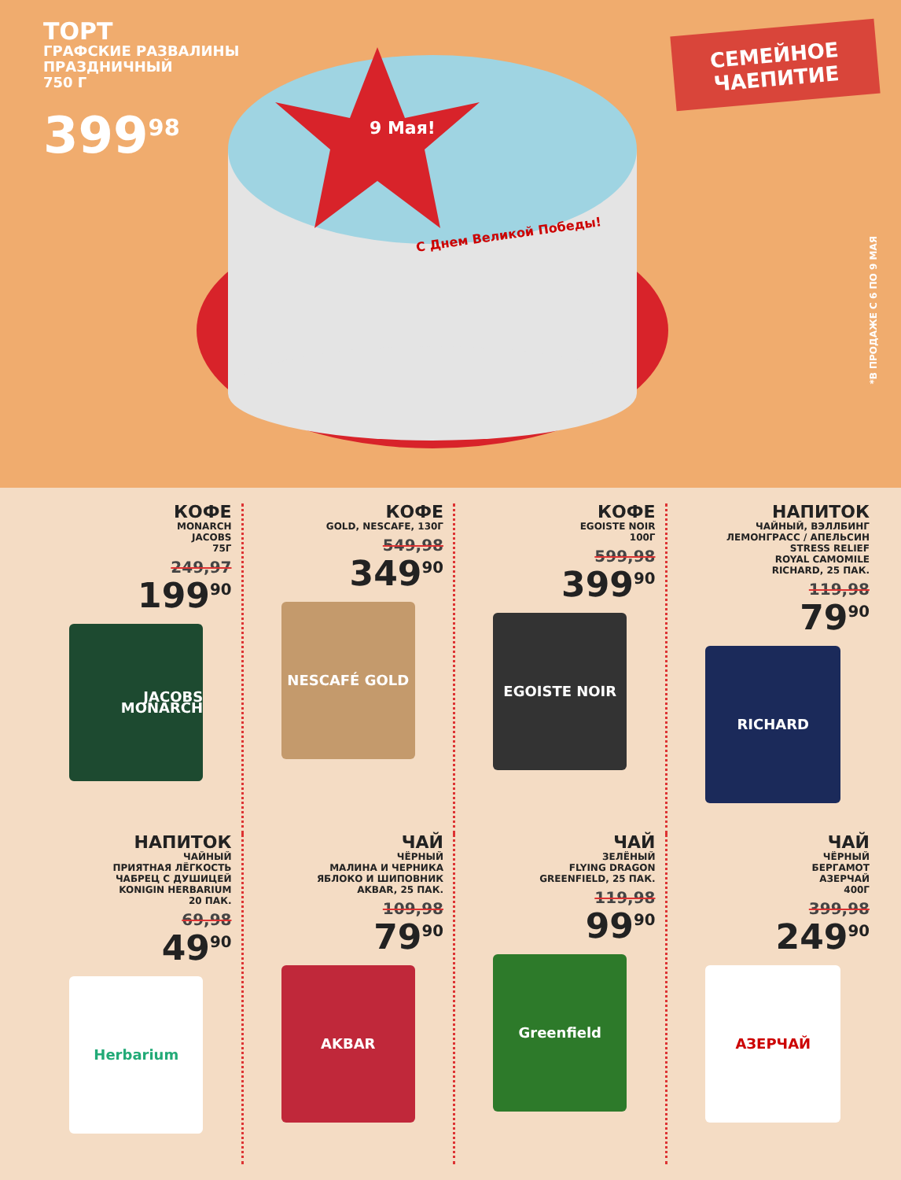ТОРТ
ГРАФСКИЕ РАЗВАЛИНЫ
ПРАЗДНИЧНЫЙ
750 Г
399<sup>98</sup>
С Днем Великой Победы!
9 Мая!
СЕМЕЙНОЕ
ЧАЕПИТИЕ
*В ПРОДАЖЕ С 6 ПО 9 МАЯ
КОФЕ
MONARCH
JACOBS
75Г
249,97
199<sup>90</sup>
JACOBS MONARCH
КОФЕ
GOLD, NESCAFE, 130Г
549,98
349<sup>90</sup>
NESCAFÉ GOLD
КОФЕ
EGOISTE NOIR
100Г
599,98
399<sup>90</sup>
EGOISTE NOIR
НАПИТОК
ЧАЙНЫЙ, ВЭЛЛБИНГ
ЛЕМОНГРАСС / АПЕЛЬСИН
STRESS RELIEF
ROYAL CAMOMILE
RICHARD, 25 ПАК.
119,98
79<sup>90</sup>
RICHARD
НАПИТОК
ЧАЙНЫЙ
ПРИЯТНАЯ ЛЁГКОСТЬ
ЧАБРЕЦ С ДУШИЦЕЙ
KONIGIN HERBARIUM
20 ПАК.
69,98
49<sup>90</sup>
Herbarium
ЧАЙ
ЧЁРНЫЙ
МАЛИНА И ЧЕРНИКА
ЯБЛОКО И ШИПОВНИК
AKBAR, 25 ПАК.
109,98
79<sup>90</sup>
AKBAR
ЧАЙ
ЗЕЛЁНЫЙ
FLYING DRAGON
GREENFIELD, 25 ПАК.
119,98
99<sup>90</sup>
Greenfield
ЧАЙ
ЧЁРНЫЙ
БЕРГАМОТ
АЗЕРЧАЙ
400Г
399,98
249<sup>90</sup>
АЗЕРЧАЙ